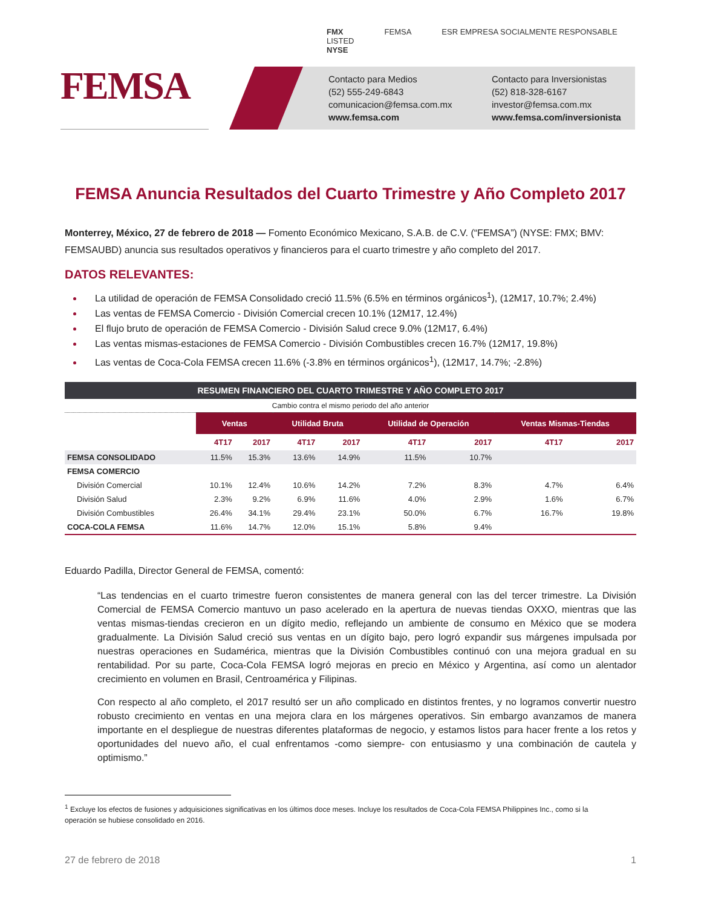FEMSA
FMX
LISTED
NYSE
FEMSA ESR EMPRESA SOCIALMENTE RESPONSABLE
Contacto para Medios
(52) 555-249-6843
comunicacion@femsa.com.mx
www.femsa.com
Contacto para Inversionistas
(52) 818-328-6167
investor@femsa.com.mx
www.femsa.com/inversionista
FEMSA Anuncia Resultados del Cuarto Trimestre y Año Completo 2017
Monterrey, México, 27 de febrero de 2018 — Fomento Económico Mexicano, S.A.B. de C.V. (“FEMSA”) (NYSE: FMX; BMV: FEMSAUBD) anuncia sus resultados operativos y financieros para el cuarto trimestre y año completo del 2017.
DATOS RELEVANTES:
La utilidad de operación de FEMSA Consolidado creció 11.5% (6.5% en términos orgánicos<sup>1</sup>), (12M17, 10.7%; 2.4%)
Las ventas de FEMSA Comercio - División Comercial crecen 10.1% (12M17, 12.4%)
El flujo bruto de operación de FEMSA Comercio - División Salud crece 9.0% (12M17, 6.4%)
Las ventas mismas-estaciones de FEMSA Comercio - División Combustibles crecen 16.7% (12M17, 19.8%)
Las ventas de Coca-Cola FEMSA crecen 11.6% (-3.8% en términos orgánicos<sup>1</sup>), (12M17, 14.7%; -2.8%)
| RESUMEN FINANCIERO DEL CUARTO TRIMESTRE Y AÑO COMPLETO 2017 | | | | | | | | |
| Cambio contra el mismo periodo del año anterior | | | | | | | | |
| | Ventas | | Utilidad Bruta | | Utilidad de Operación | | Ventas Mismas-Tiendas | |
| | 4T17 | 2017 | 4T17 | 2017 | 4T17 | 2017 | 4T17 | 2017 |
| FEMSA CONSOLIDADO | 11.5% | 15.3% | 13.6% | 14.9% | 11.5% | 10.7% | | |
| FEMSA COMERCIO | | | | | | | | |
| División Comercial | 10.1% | 12.4% | 10.6% | 14.2% | 7.2% | 8.3% | 4.7% | 6.4% |
| División Salud | 2.3% | 9.2% | 6.9% | 11.6% | 4.0% | 2.9% | 1.6% | 6.7% |
| División Combustibles | 26.4% | 34.1% | 29.4% | 23.1% | 50.0% | 6.7% | 16.7% | 19.8% |
| COCA-COLA FEMSA | 11.6% | 14.7% | 12.0% | 15.1% | 5.8% | 9.4% | | |
Eduardo Padilla, Director General de FEMSA, comentó:
“Las tendencias en el cuarto trimestre fueron consistentes de manera general con las del tercer trimestre. La División Comercial de FEMSA Comercio mantuvo un paso acelerado en la apertura de nuevas tiendas OXXO, mientras que las ventas mismas-tiendas crecieron en un dígito medio, reflejando un ambiente de consumo en México que se modera gradualmente. La División Salud creció sus ventas en un dígito bajo, pero logró expandir sus márgenes impulsada por nuestras operaciones en Sudamérica, mientras que la División Combustibles continuó con una mejora gradual en su rentabilidad. Por su parte, Coca-Cola FEMSA logró mejoras en precio en México y Argentina, así como un alentador crecimiento en volumen en Brasil, Centroamérica y Filipinas.
Con respecto al año completo, el 2017 resultó ser un año complicado en distintos frentes, y no logramos convertir nuestro robusto crecimiento en ventas en una mejora clara en los márgenes operativos. Sin embargo avanzamos de manera importante en el despliegue de nuestras diferentes plataformas de negocio, y estamos listos para hacer frente a los retos y oportunidades del nuevo año, el cual enfrentamos -como siempre- con entusiasmo y una combinación de cautela y optimismo.”
<sup>1</sup> Excluye los efectos de fusiones y adquisiciones significativas en los últimos doce meses. Incluye los resultados de Coca-Cola FEMSA Philippines Inc., como si la operación se hubiese consolidado en 2016.
27 de febrero de 2018 1